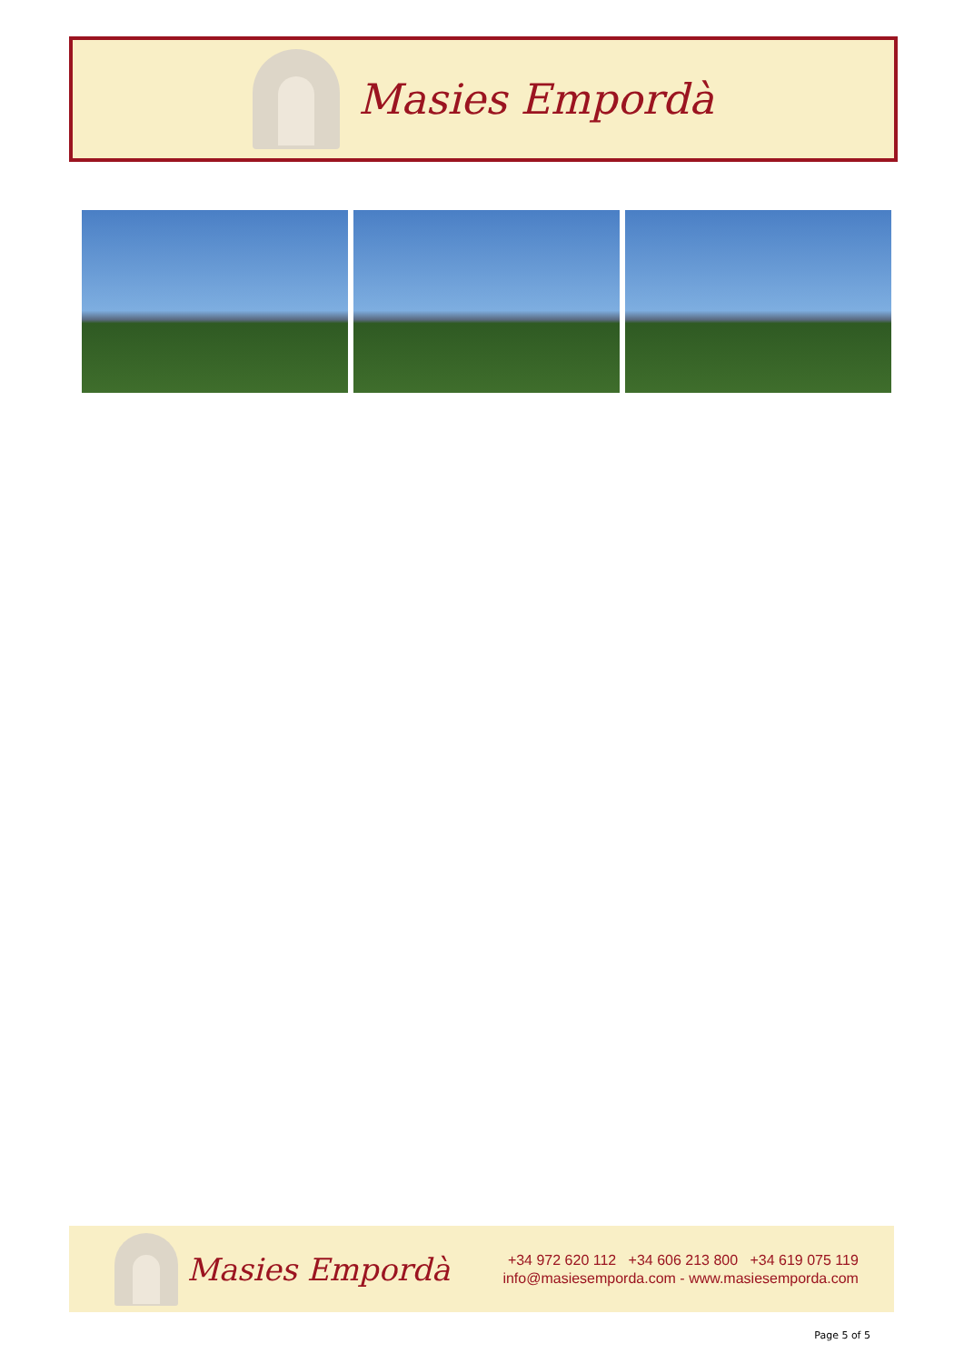Masies Empordà
Masies Empordà
+34 972 620 112 +34 606 213 800 +34 619 075 119
info@masiesemporda.com - www.masiesemporda.com
Page 5 of 5